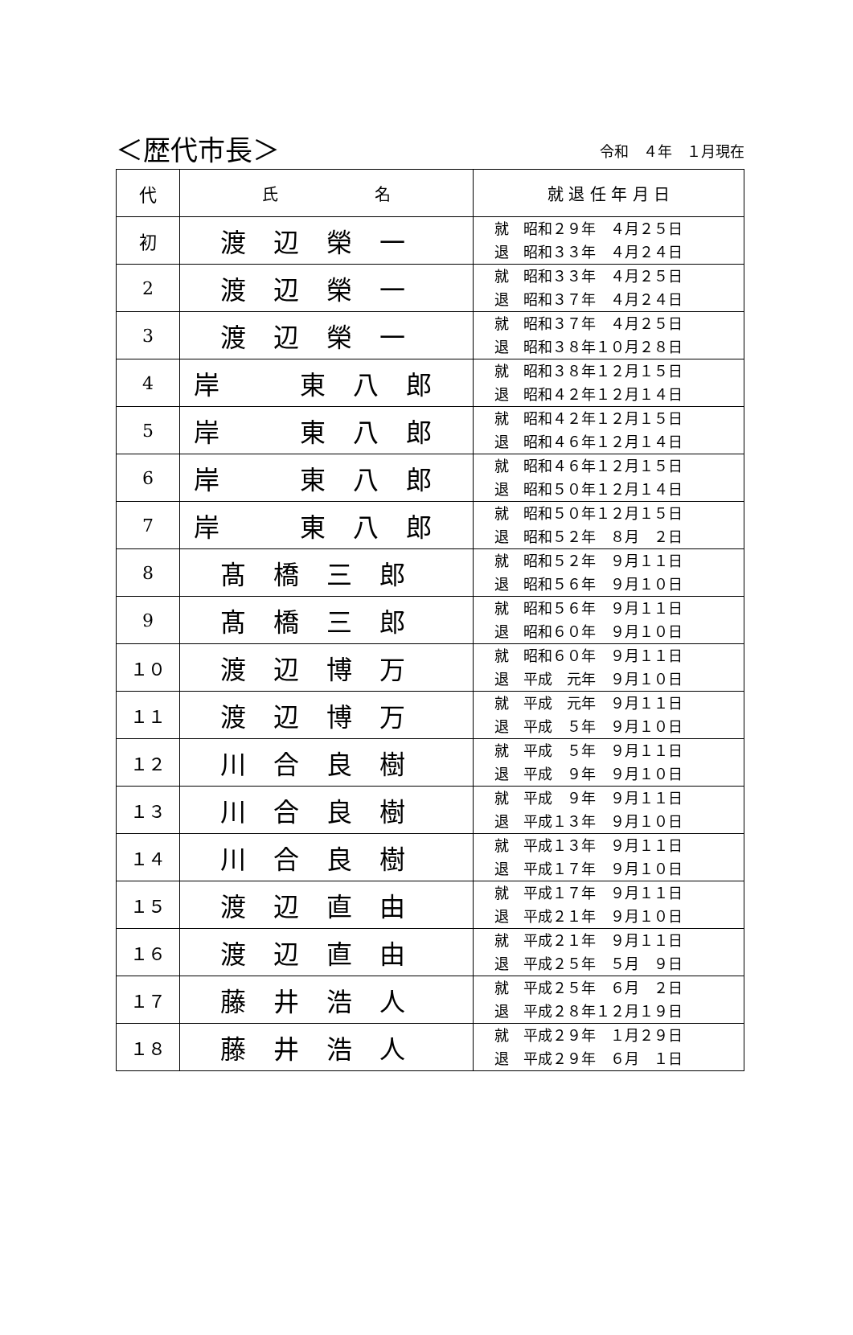＜歴代市長＞ 令和　４年　１月現在
| 代 | 氏 名 | 就 退 任 年 月 日 |
| --- | --- | --- |
| 初 | 渡辺榮一 | 就 昭和２９年 ４月２５日 退 昭和３３年 ４月２４日 |
| 2 | 渡辺榮一 | 就 昭和３３年 ４月２５日 退 昭和３７年 ４月２４日 |
| 3 | 渡辺榮一 | 就 昭和３７年 ４月２５日 退 昭和３８年１０月２８日 |
| 4 | 岸 東八郎 | 就 昭和３８年１２月１５日 退 昭和４２年１２月１４日 |
| 5 | 岸 東八郎 | 就 昭和４２年１２月１５日 退 昭和４６年１２月１４日 |
| 6 | 岸 東八郎 | 就 昭和４６年１２月１５日 退 昭和５０年１２月１４日 |
| 7 | 岸 東八郎 | 就 昭和５０年１２月１５日 退 昭和５２年 ８月 ２日 |
| 8 | 髙橋三郎 | 就 昭和５２年 ９月１１日 退 昭和５６年 ９月１０日 |
| 9 | 髙橋三郎 | 就 昭和５６年 ９月１１日 退 昭和６０年 ９月１０日 |
| １０ | 渡辺博万 | 就 昭和６０年 ９月１１日 退 平成 元年 ９月１０日 |
| １１ | 渡辺博万 | 就 平成 元年 ９月１１日 退 平成 ５年 ９月１０日 |
| １２ | 川合良樹 | 就 平成 ５年 ９月１１日 退 平成 ９年 ９月１０日 |
| １３ | 川合良樹 | 就 平成 ９年 ９月１１日 退 平成１３年 ９月１０日 |
| １４ | 川合良樹 | 就 平成１３年 ９月１１日 退 平成１７年 ９月１０日 |
| １５ | 渡辺直由 | 就 平成１７年 ９月１１日 退 平成２１年 ９月１０日 |
| １６ | 渡辺直由 | 就 平成２１年 ９月１１日 退 平成２５年 ５月 ９日 |
| １７ | 藤井浩人 | 就 平成２５年 ６月 ２日 退 平成２８年１２月１９日 |
| １８ | 藤井浩人 | 就 平成２９年 １月２９日 退 平成２９年 ６月 １日 |